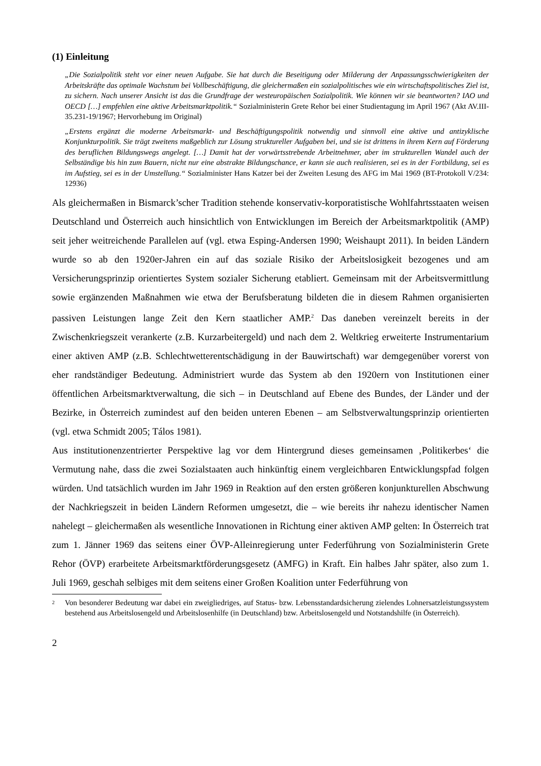(1) Einleitung
„Die Sozialpolitik steht vor einer neuen Aufgabe. Sie hat durch die Beseitigung oder Milderung der Anpassungsschwierigkeiten der Arbeitskräfte das optimale Wachstum bei Vollbeschäftigung, die gleichermaßen ein sozialpolitisches wie ein wirtschaftspolitisches Ziel ist, zu sichern. Nach unserer Ansicht ist das die Grundfrage der westeuropäischen Sozialpolitik. Wie können wir sie beantworten? IAO und OECD […] empfehlen eine aktive Arbeitsmarktpolitik.“ Sozialministerin Grete Rehor bei einer Studientagung im April 1967 (Akt AV.III-35.231-19/1967; Hervorhebung im Original)
„Erstens ergänzt die moderne Arbeitsmarkt- und Beschäftigungspolitik notwendig und sinnvoll eine aktive und antizyklische Konjunkturpolitik. Sie trägt zweitens maßgeblich zur Lösung struktureller Aufgaben bei, und sie ist drittens in ihrem Kern auf Förderung des beruflichen Bildungswegs angelegt. […] Damit hat der vorwärtsstrebende Arbeitnehmer, aber im strukturellen Wandel auch der Selbständige bis hin zum Bauern, nicht nur eine abstrakte Bildungschance, er kann sie auch realisieren, sei es in der Fortbildung, sei es im Aufstieg, sei es in der Umstellung.“ Sozialminister Hans Katzer bei der Zweiten Lesung des AFG im Mai 1969 (BT-Protokoll V/234: 12936)
Als gleichermaßen in Bismarck’scher Tradition stehende konservativ-korporatistische Wohlfahrtsstaaten weisen Deutschland und Österreich auch hinsichtlich von Entwicklungen im Bereich der Arbeitsmarktpolitik (AMP) seit jeher weitreichende Parallelen auf (vgl. etwa Esping-Andersen 1990; Weishaupt 2011). In beiden Ländern wurde so ab den 1920er-Jahren ein auf das soziale Risiko der Arbeitslosigkeit bezogenes und am Versicherungsprinzip orientiertes System sozialer Sicherung etabliert. Gemeinsam mit der Arbeitsvermittlung sowie ergänzenden Maßnahmen wie etwa der Berufsberatung bildeten die in diesem Rahmen organisierten passiven Leistungen lange Zeit den Kern staatlicher AMP.<sup>2</sup> Das daneben vereinzelt bereits in der Zwischenkriegszeit verankerte (z.B. Kurzarbeitergeld) und nach dem 2. Weltkrieg erweiterte Instrumentarium einer aktiven AMP (z.B. Schlechtwetterentschädigung in der Bauwirtschaft) war demgegenüber vorerst von eher randständiger Bedeutung. Administriert wurde das System ab den 1920ern von Institutionen einer öffentlichen Arbeitsmarktverwaltung, die sich – in Deutschland auf Ebene des Bundes, der Länder und der Bezirke, in Österreich zumindest auf den beiden unteren Ebenen – am Selbstverwaltungsprinzip orientierten (vgl. etwa Schmidt 2005; Tálos 1981).
Aus institutionenzentrierter Perspektive lag vor dem Hintergrund dieses gemeinsamen ‚Politikerbes‘ die Vermutung nahe, dass die zwei Sozialstaaten auch hinkünftig einem vergleichbaren Entwicklungspfad folgen würden. Und tatsächlich wurden im Jahr 1969 in Reaktion auf den ersten größeren konjunkturellen Abschwung der Nachkriegszeit in beiden Ländern Reformen umgesetzt, die – wie bereits ihr nahezu identischer Namen nahelegt – gleichermaßen als wesentliche Innovationen in Richtung einer aktiven AMP gelten: In Österreich trat zum 1. Jänner 1969 das seitens einer ÖVP-Alleinregierung unter Federführung von Sozialministerin Grete Rehor (ÖVP) erarbeitete Arbeitsmarktförderungsgesetz (AMFG) in Kraft. Ein halbes Jahr später, also zum 1. Juli 1969, geschah selbiges mit dem seitens einer Großen Koalition unter Federführung von
2 Von besonderer Bedeutung war dabei ein zweigliedriges, auf Status- bzw. Lebensstandardsicherung zielendes Lohnersatzleistungssystem bestehend aus Arbeitslosengeld und Arbeitslosenhilfe (in Deutschland) bzw. Arbeitslosengeld und Notstandshilfe (in Österreich).
2